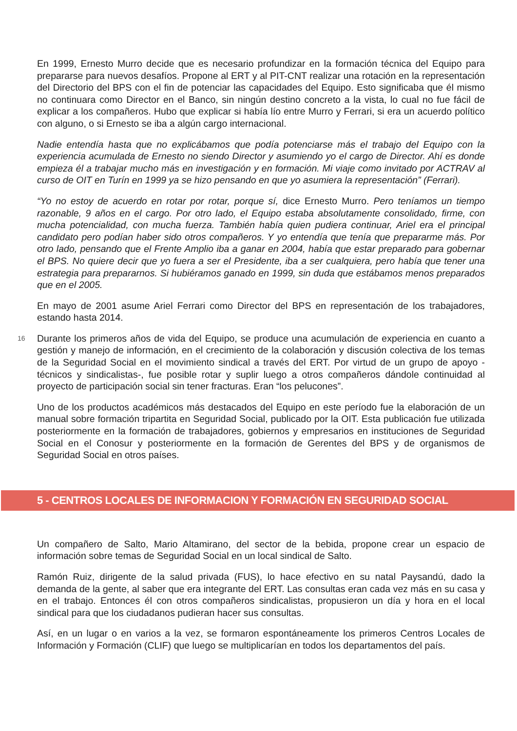En 1999, Ernesto Murro decide que es necesario profundizar en la formación técnica del Equipo para prepararse para nuevos desafíos. Propone al ERT y al PIT-CNT realizar una rotación en la representación del Directorio del BPS con el fin de potenciar las capacidades del Equipo. Esto significaba que él mismo no continuara como Director en el Banco, sin ningún destino concreto a la vista, lo cual no fue fácil de explicar a los compañeros. Hubo que explicar si había lío entre Murro y Ferrari, si era un acuerdo político con alguno, o si Ernesto se iba a algún cargo internacional.
Nadie entendía hasta que no explicábamos que podía potenciarse más el trabajo del Equipo con la experiencia acumulada de Ernesto no siendo Director y asumiendo yo el cargo de Director. Ahí es donde empieza él a trabajar mucho más en investigación y en formación. Mi viaje como invitado por ACTRAV al curso de OIT en Turín en 1999 ya se hizo pensando en que yo asumiera la representación” (Ferrari).
“Yo no estoy de acuerdo en rotar por rotar, porque sí, dice Ernesto Murro. Pero teníamos un tiempo razonable, 9 años en el cargo. Por otro lado, el Equipo estaba absolutamente consolidado, firme, con mucha potencialidad, con mucha fuerza. También había quien pudiera continuar, Ariel era el principal candidato pero podían haber sido otros compañeros. Y yo entendía que tenía que prepararme más. Por otro lado, pensando que el Frente Amplio iba a ganar en 2004, había que estar preparado para gobernar el BPS. No quiere decir que yo fuera a ser el Presidente, iba a ser cualquiera, pero había que tener una estrategia para prepararnos. Si hubiéramos ganado en 1999, sin duda que estábamos menos preparados que en el 2005.
En mayo de 2001 asume Ariel Ferrari como Director del BPS en representación de los trabajadores, estando hasta 2014.
16 Durante los primeros años de vida del Equipo, se produce una acumulación de experiencia en cuanto a gestión y manejo de información, en el crecimiento de la colaboración y discusión colectiva de los temas de la Seguridad Social en el movimiento sindical a través del ERT. Por virtud de un grupo de apoyo -técnicos y sindicalistas-, fue posible rotar y suplir luego a otros compañeros dándole continuidad al proyecto de participación social sin tener fracturas. Eran “los pelucones”.
Uno de los productos académicos más destacados del Equipo en este período fue la elaboración de un manual sobre formación tripartita en Seguridad Social, publicado por la OIT. Esta publicación fue utilizada posteriormente en la formación de trabajadores, gobiernos y empresarios en instituciones de Seguridad Social en el Conosur y posteriormente en la formación de Gerentes del BPS y de organismos de Seguridad Social en otros países.
5 - CENTROS LOCALES DE INFORMACION Y FORMACIÓN EN SEGURIDAD SOCIAL
Un compañero de Salto, Mario Altamirano, del sector de la bebida, propone crear un espacio de información sobre temas de Seguridad Social en un local sindical de Salto.
Ramón Ruiz, dirigente de la salud privada (FUS), lo hace efectivo en su natal Paysandú, dado la demanda de la gente, al saber que era integrante del ERT. Las consultas eran cada vez más en su casa y en el trabajo. Entonces él con otros compañeros sindicalistas, propusieron un día y hora en el local sindical para que los ciudadanos pudieran hacer sus consultas.
Así, en un lugar o en varios a la vez, se formaron espontáneamente los primeros Centros Locales de Información y Formación (CLIF) que luego se multiplicarían en todos los departamentos del país.